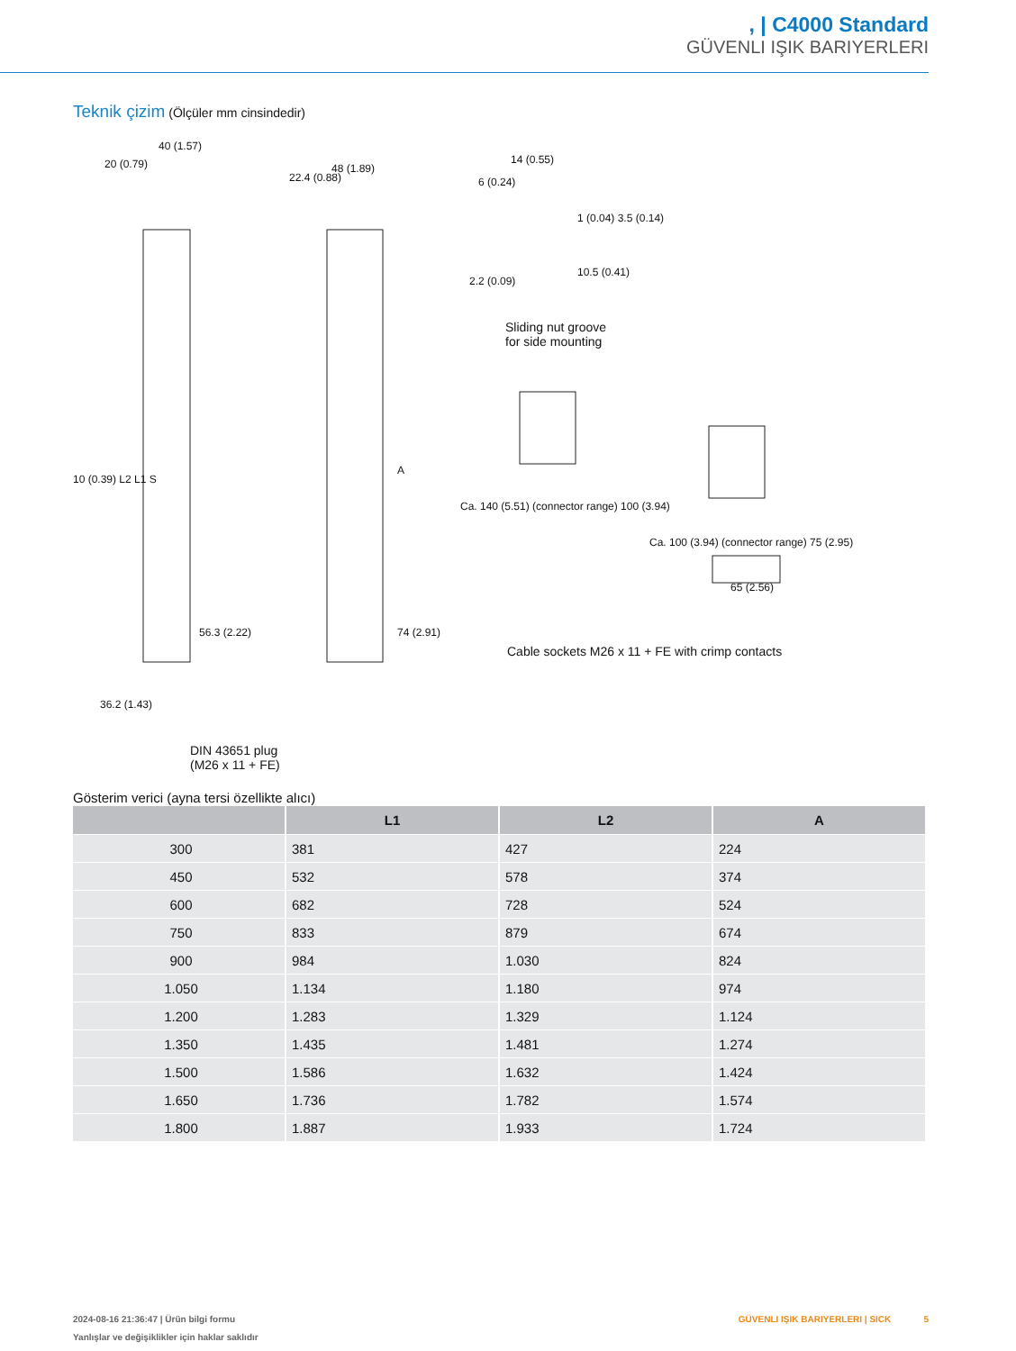, | C4000 Standard
GÜVENLI IŞIK BARIYERLERI
Teknik çizim (Ölçüler mm cinsindedir)
40 (1.57)
20 (0.79)
22.4 (0.88)
48 (1.89)
14 (0.55)
6 (0.24)
1 (0.04) 3.5 (0.14)
2.2 (0.09)
10.5 (0.41)
Sliding nut groove
for side mounting
10 (0.39) L2 L1 S
A
Ca. 140 (5.51) (connector range) 100 (3.94)
Ca. 100 (3.94) (connector range) 75 (2.95)
65 (2.56)
56.3 (2.22) 74 (2.91)
36.2 (1.43)
Cable sockets M26 x 11 + FE with crimp contacts
DIN 43651 plug
(M26 x 11 + FE)
Gösterim verici (ayna tersi özellikte alıcı)
| | L1 | L2 | A |
| --- | --- | --- | --- |
| 300 | 381 | 427 | 224 |
| 450 | 532 | 578 | 374 |
| 600 | 682 | 728 | 524 |
| 750 | 833 | 879 | 674 |
| 900 | 984 | 1.030 | 824 |
| 1.050 | 1.134 | 1.180 | 974 |
| 1.200 | 1.283 | 1.329 | 1.124 |
| 1.350 | 1.435 | 1.481 | 1.274 |
| 1.500 | 1.586 | 1.632 | 1.424 |
| 1.650 | 1.736 | 1.782 | 1.574 |
| 1.800 | 1.887 | 1.933 | 1.724 |
2024-08-16 21:36:47 | Ürün bilgi formu
Yanlışlar ve değişiklikler için haklar saklıdır
GÜVENLI IŞIK BARIYERLERI | SICK 5